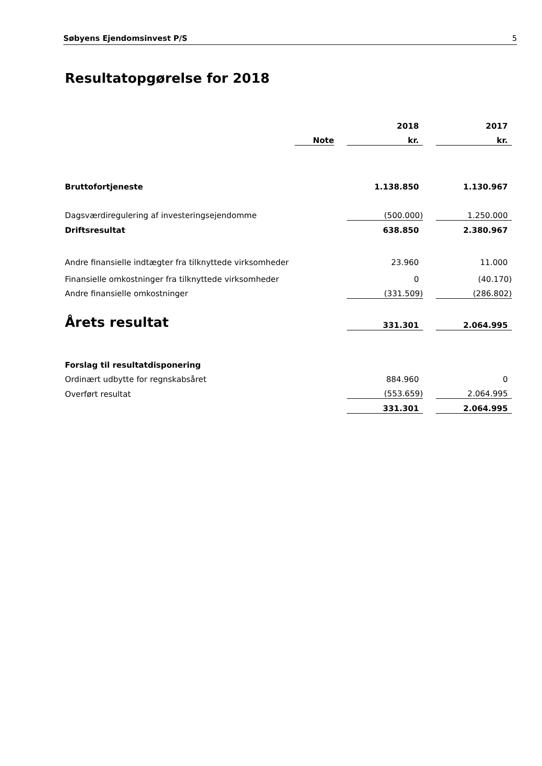Søbyens Ejendomsinvest P/S 5
Resultatopgørelse for 2018
| | | | 2018 | | 2017 |
| | Note | | kr. | | kr. |
| Bruttofortjeneste | | | 1.138.850 | | 1.130.967 |
| Dagsværdiregulering af investeringsejendomme | | | (500.000) | | 1.250.000 |
| Driftsresultat | | | 638.850 | | 2.380.967 |
| Andre finansielle indtægter fra tilknyttede virksomheder | | | 23.960 | | 11.000 |
| Finansielle omkostninger fra tilknyttede virksomheder | | | 0 | | (40.170) |
| Andre finansielle omkostninger | | | (331.509) | | (286.802) |
| Årets resultat | | | 331.301 | | 2.064.995 |
| Forslag til resultatdisponering | | | | | |
| Ordinært udbytte for regnskabsåret | | | 884.960 | | 0 |
| Overført resultat | | | (553.659) | | 2.064.995 |
| | | | 331.301 | | 2.064.995 |